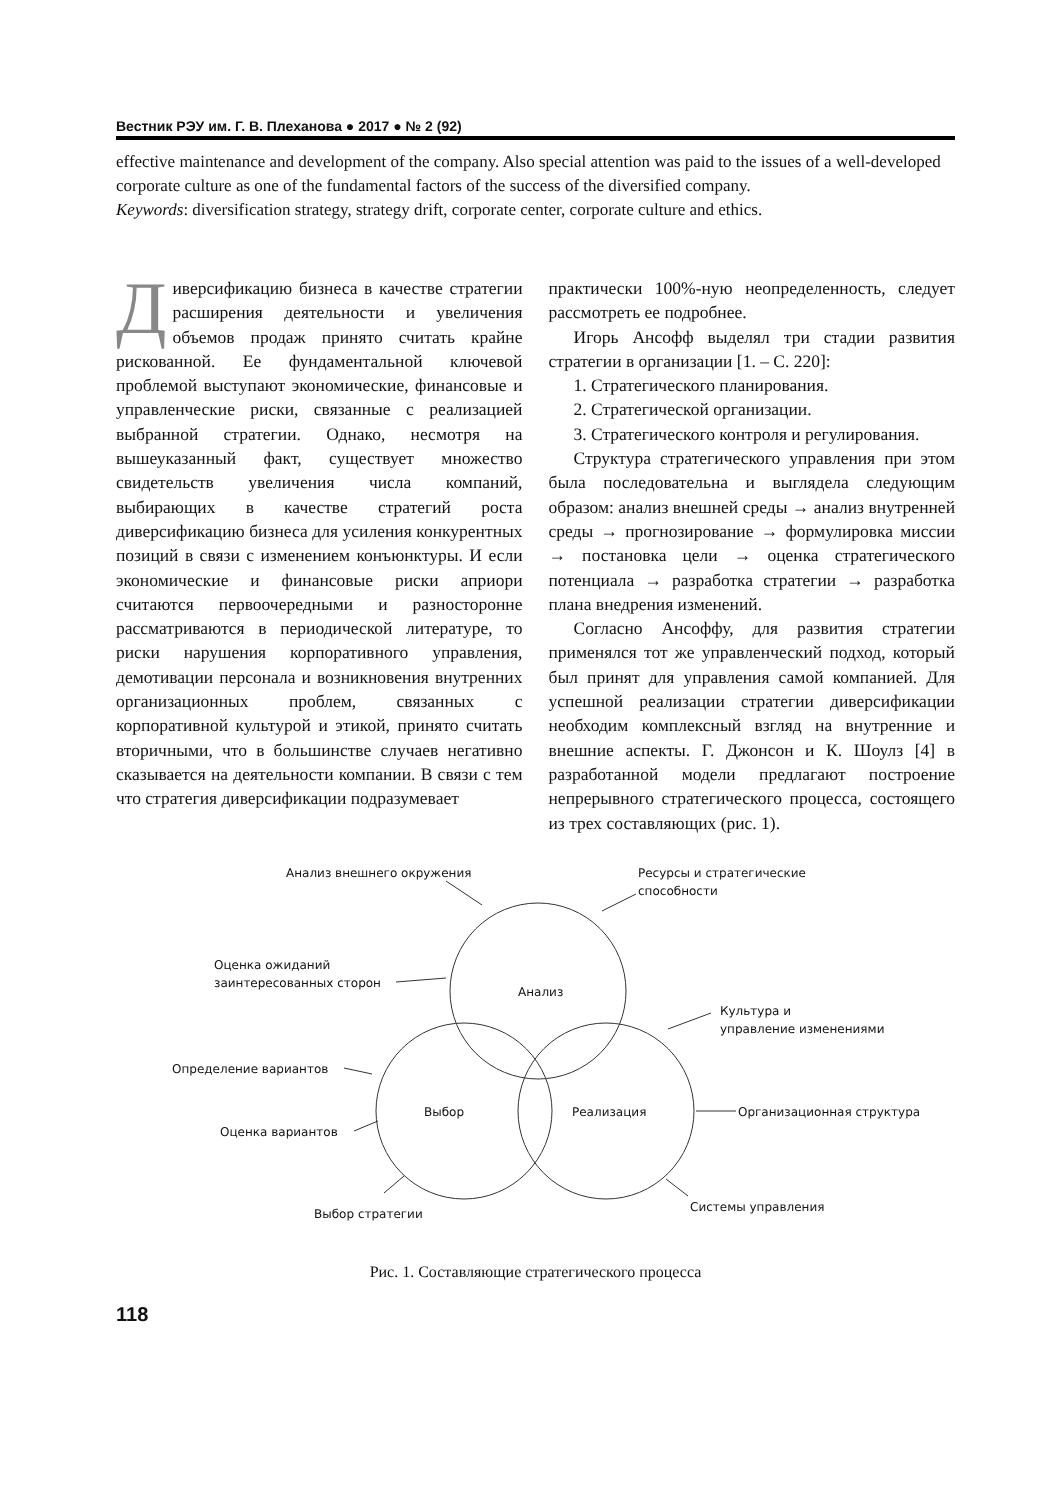Вестник РЭУ им. Г. В. Плеханова ● 2017 ● № 2 (92)
effective maintenance and development of the company. Also special attention was paid to the issues of a well-developed corporate culture as one of the fundamental factors of the success of the diversified company.
Keywords: diversification strategy, strategy drift, corporate center, corporate culture and ethics.
Диверсификацию бизнеса в качестве стратегии расширения деятельности и увеличения объемов продаж принято считать крайне рискованной. Ее фундаментальной ключевой проблемой выступают экономические, финансовые и управленческие риски, связанные с реализацией выбранной стратегии. Однако, несмотря на вышеуказанный факт, существует множество свидетельств увеличения числа компаний, выбирающих в качестве стратегий роста диверсификацию бизнеса для усиления конкурентных позиций в связи с изменением конъюнктуры. И если экономические и финансовые риски априори считаются первоочередными и разносторонне рассматриваются в периодической литературе, то риски нарушения корпоративного управления, демотивации персонала и возникновения внутренних организационных проблем, связанных с корпоративной культурой и этикой, принято считать вторичными, что в большинстве случаев негативно сказывается на деятельности компании. В связи с тем что стратегия диверсификации подразумевает
практически 100%-ную неопределенность, следует рассмотреть ее подробнее.
Игорь Ансофф выделял три стадии развития стратегии в организации [1. – С. 220]:
1. Стратегического планирования.
2. Стратегической организации.
3. Стратегического контроля и регулирования.
Структура стратегического управления при этом была последовательна и выглядела следующим образом: анализ внешней среды → анализ внутренней среды → прогнозирование → формулировка миссии → постановка цели → оценка стратегического потенциала → разработка стратегии → разработка плана внедрения изменений.
Согласно Ансоффу, для развития стратегии применялся тот же управленческий подход, который был принят для управления самой компанией. Для успешной реализации стратегии диверсификации необходим комплексный взгляд на внутренние и внешние аспекты. Г. Джонсон и К. Шоулз [4] в разработанной модели предлагают построение непрерывного стратегического процесса, состоящего из трех составляющих (рис. 1).
Анализ
Выбор
Реализация
Анализ внешнего окружения
Ресурсы и стратегические
способности
Оценка ожиданий
заинтересованных сторон
Культура и
управление изменениями
Определение вариантов
Организационная структура
Оценка вариантов
Системы управления
Выбор стратегии
Рис. 1. Составляющие стратегического процесса
118